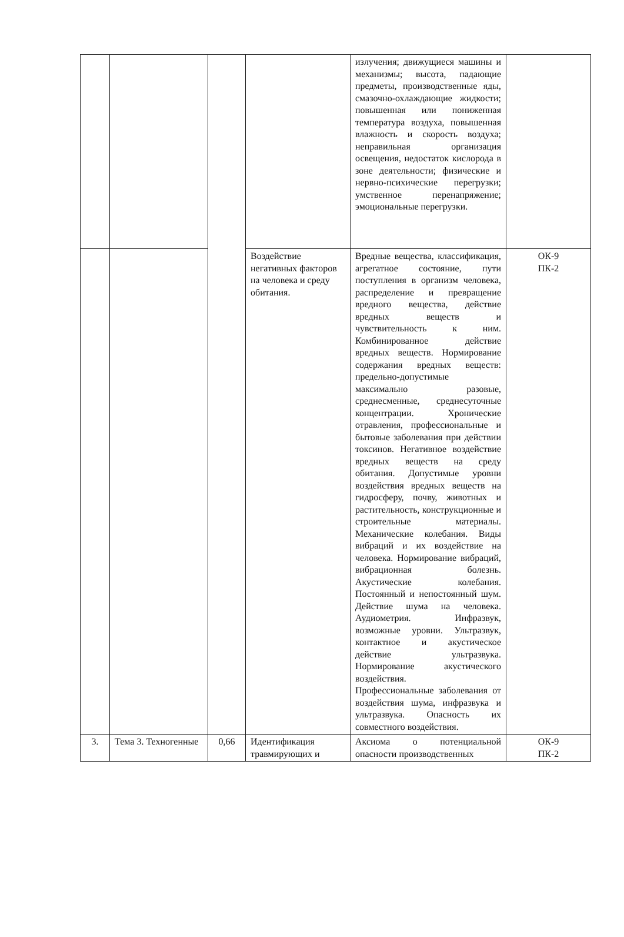| | | | | излучения; движущиеся машины и механизмы; высота, падающие предметы, производственные яды, смазочно-охлаждающие жидкости; повышенная или пониженная температура воздуха, повышенная влажность и скорость воздуха; неправильная организация освещения, недостаток кислорода в зоне деятельности; физические и нервно-психические перегрузки; умственное перенапряжение; эмоциональные перегрузки. | |
| | | | Воздействие негативных факторов на человека и среду обитания. | Вредные вещества, классификация, агрегатное состояние, пути поступления в организм человека, распределение и превращение вредного вещества, действие вредных веществ и чувствительность к ним. Комбинированное действие вредных веществ. Нормирование содержания вредных веществ: предельно-допустимые максимально разовые, среднесменные, среднесуточные концентрации. Хронические отравления, профессиональные и бытовые заболевания при действии токсинов. Негативное воздействие вредных веществ на среду обитания. Допустимые уровни воздействия вредных веществ на гидросферу, почву, животных и растительность, конструкционные и строительные материалы. Механические колебания. Виды вибраций и их воздействие на человека. Нормирование вибраций, вибрационная болезнь. Акустические колебания. Постоянный и непостоянный шум. Действие шума на человека. Аудиометрия. Инфразвук, возможные уровни. Ультразвук, контактное и акустическое действие ультразвука. Нормирование акустического воздействия. Профессиональные заболевания от воздействия шума, инфразвука и ультразвука. Опасность их совместного воздействия. | ОК-9 ПК-2 |
| 3. | Тема 3. Техногенные | 0,66 | Идентификация травмирующих и | Аксиома о потенциальной опасности производственных | ОК-9 ПК-2 |